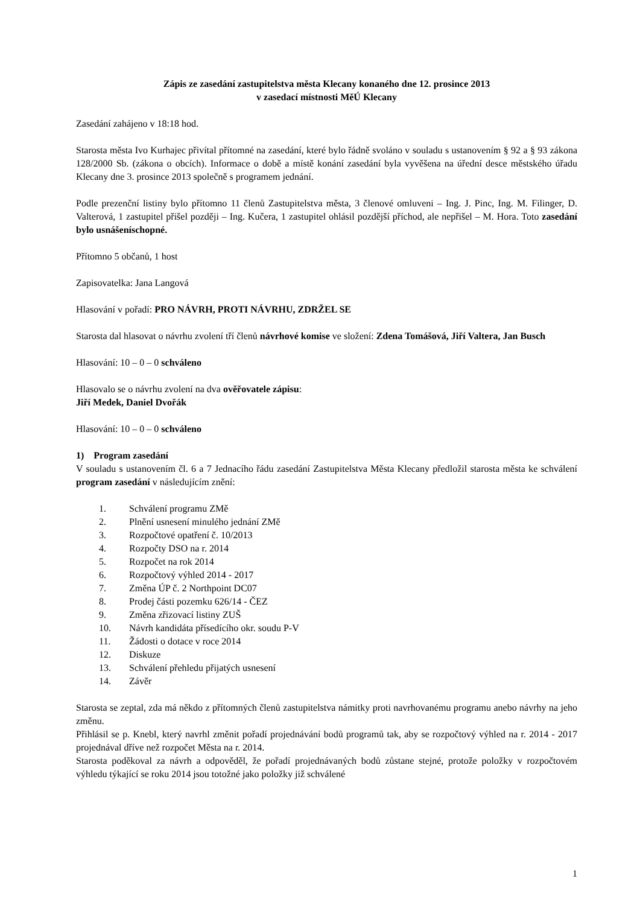Zápis ze zasedání zastupitelstva města Klecany konaného dne 12. prosince 2013
v zasedací místnosti MěÚ Klecany
Zasedání zahájeno v 18:18 hod.
Starosta města Ivo Kurhajec přivítal přítomné na zasedání, které bylo řádně svoláno v souladu s ustanovením § 92 a § 93 zákona 128/2000 Sb. (zákona o obcích). Informace o době a místě konání zasedání byla vyvěšena na úřední desce městského úřadu Klecany dne 3. prosince 2013 společně s programem jednání.
Podle prezenční listiny bylo přítomno 11 členů Zastupitelstva města, 3 členové omluveni – Ing. J. Pinc, Ing. M. Filinger, D. Valterová, 1 zastupitel přišel později – Ing. Kučera, 1 zastupitel ohlásil pozdější příchod, ale nepřišel – M. Hora. Toto zasedání bylo usnášeníschopné.
Přítomno 5 občanů, 1 host
Zapisovatelka: Jana Langová
Hlasování v pořadí: PRO NÁVRH, PROTI NÁVRHU, ZDRŽEL SE
Starosta dal hlasovat o návrhu zvolení tří členů návrhové komise ve složení: Zdena Tomášová, Jiří Valtera, Jan Busch
Hlasování: 10 – 0 – 0 schváleno
Hlasovalo se o návrhu zvolení na dva ověřovatele zápisu:
Jiří Medek, Daniel Dvořák
Hlasování: 10 – 0 – 0 schváleno
1) Program zasedání
V souladu s ustanovením čl. 6 a 7 Jednacího řádu zasedání Zastupitelstva Města Klecany předložil starosta města ke schválení program zasedání v následujícím znění:
1. Schválení programu ZMě
2. Plnění usnesení minulého jednání ZMě
3. Rozpočtové opatření č. 10/2013
4. Rozpočty DSO na r. 2014
5. Rozpočet na rok 2014
6. Rozpočtový výhled 2014 - 2017
7. Změna ÚP č. 2 Northpoint DC07
8. Prodej části pozemku 626/14 - ČEZ
9. Změna zřizovací listiny ZUŠ
10. Návrh kandidáta přísedícího okr. soudu P-V
11. Žádosti o dotace v roce 2014
12. Diskuze
13. Schválení přehledu přijatých usnesení
14. Závěr
Starosta se zeptal, zda má někdo z přítomných členů zastupitelstva námitky proti navrhovanému programu anebo návrhy na jeho změnu.
Přihlásil se p. Knebl, který navrhl změnit pořadí projednávání bodů programů tak, aby se rozpočtový výhled na r. 2014 - 2017 projednával dříve než rozpočet Města na r. 2014.
Starosta poděkoval za návrh a odpověděl, že pořadí projednávaných bodů zůstane stejné, protože položky v rozpočtovém výhledu týkající se roku 2014 jsou totožné jako položky již schválené
1